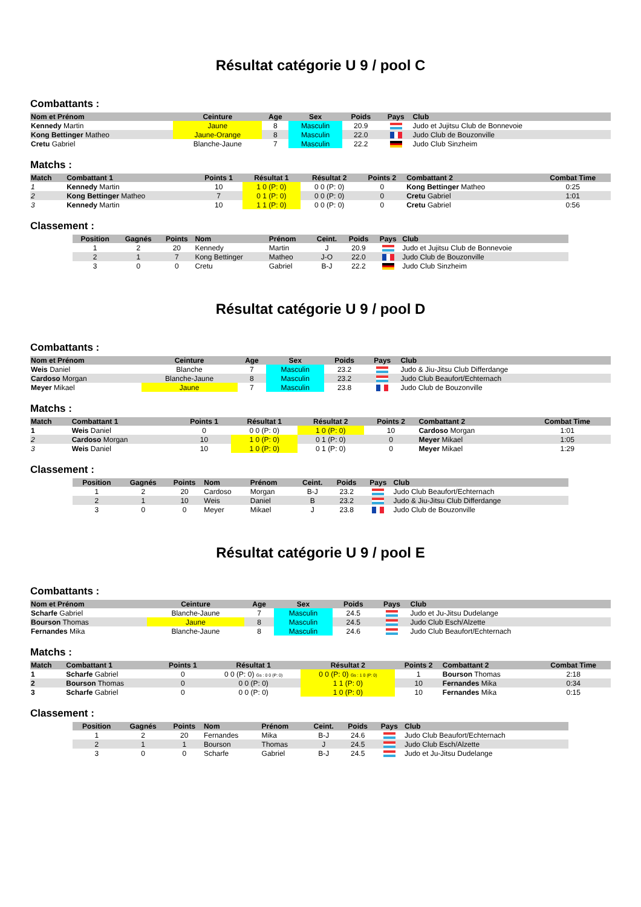Résultat catégorie U 9 / pool C
Combattants :
| Nom et Prénom | Ceinture | Age | Sex | Poids | Pays | Club |
| --- | --- | --- | --- | --- | --- | --- |
| Kennedy Martin | Jaune | 8 | Masculin | 20.9 | | Judo et Jujitsu Club de Bonnevoie |
| Kong Bettinger Matheo | Jaune-Orange | 8 | Masculin | 22.0 | | Judo Club de Bouzonville |
| Cretu Gabriel | Blanche-Jaune | 7 | Masculin | 22.2 | | Judo Club Sinzheim |
Matchs :
| Match | Combattant 1 | Points 1 | Résultat 1 | Résultat 2 | Points 2 | Combattant 2 | Combat Time |
| --- | --- | --- | --- | --- | --- | --- | --- |
| 1 | Kennedy Martin | 10 | 1 0 (P: 0) | 0 0 (P: 0) | 0 | Kong Bettinger Matheo | 0:25 |
| 2 | Kong Bettinger Matheo | 7 | 0 1 (P: 0) | 0 0 (P: 0) | 0 | Cretu Gabriel | 1:01 |
| 3 | Kennedy Martin | 10 | 1 1 (P: 0) | 0 0 (P: 0) | 0 | Cretu Gabriel | 0:56 |
Classement :
| Position | Gagnés | Points | Nom | Prénom | Ceint. | Poids | Pays | Club |
| --- | --- | --- | --- | --- | --- | --- | --- | --- |
| 1 | 2 | 20 | Kennedy | Martin | J | 20.9 | | Judo et Jujitsu Club de Bonnevoie |
| 2 | 1 | 7 | Kong Bettinger | Matheo | J-O | 22.0 | | Judo Club de Bouzonville |
| 3 | 0 | 0 | Cretu | Gabriel | B-J | 22.2 | | Judo Club Sinzheim |
Résultat catégorie U 9 / pool D
Combattants :
| Nom et Prénom | Ceinture | Age | Sex | Poids | Pays | Club |
| --- | --- | --- | --- | --- | --- | --- |
| Weis Daniel | Blanche | 7 | Masculin | 23.2 | | Judo & Jiu-Jitsu Club Differdange |
| Cardoso Morgan | Blanche-Jaune | 8 | Masculin | 23.2 | | Judo Club Beaufort/Echternach |
| Meyer Mikael | Jaune | 7 | Masculin | 23.8 | | Judo Club de Bouzonville |
Matchs :
| Match | Combattant 1 | Points 1 | Résultat 1 | Résultat 2 | Points 2 | Combattant 2 | Combat Time |
| --- | --- | --- | --- | --- | --- | --- | --- |
| 1 | Weis Daniel | 0 | 0 0 (P: 0) | 1 0 (P: 0) | 10 | Cardoso Morgan | 1:01 |
| 2 | Cardoso Morgan | 10 | 1 0 (P: 0) | 0 1 (P: 0) | 0 | Meyer Mikael | 1:05 |
| 3 | Weis Daniel | 10 | 1 0 (P: 0) | 0 1 (P: 0) | 0 | Meyer Mikael | 1:29 |
Classement :
| Position | Gagnés | Points | Nom | Prénom | Ceint. | Poids | Pays | Club |
| --- | --- | --- | --- | --- | --- | --- | --- | --- |
| 1 | 2 | 20 | Cardoso | Morgan | B-J | 23.2 | | Judo Club Beaufort/Echternach |
| 2 | 1 | 10 | Weis | Daniel | B | 23.2 | | Judo & Jiu-Jitsu Club Differdange |
| 3 | 0 | 0 | Meyer | Mikael | J | 23.8 | | Judo Club de Bouzonville |
Résultat catégorie U 9 / pool E
Combattants :
| Nom et Prénom | Ceinture | Age | Sex | Poids | Pays | Club |
| --- | --- | --- | --- | --- | --- | --- |
| Scharfe Gabriel | Blanche-Jaune | 7 | Masculin | 24.5 | | Judo et Ju-Jitsu Dudelange |
| Bourson Thomas | Jaune | 8 | Masculin | 24.5 | | Judo Club Esch/Alzette |
| Fernandes Mika | Blanche-Jaune | 8 | Masculin | 24.6 | | Judo Club Beaufort/Echternach |
Matchs :
| Match | Combattant 1 | Points 1 | Résultat 1 | Résultat 2 | Points 2 | Combattant 2 | Combat Time |
| --- | --- | --- | --- | --- | --- | --- | --- |
| 1 | Scharfe Gabriel | 0 | 0 0 (P: 0) Gs : 0 0 (P: 0) | 0 0 (P: 0) Gs : 1 0 (P: 0) | 1 | Bourson Thomas | 2:18 |
| 2 | Bourson Thomas | 0 | 0 0 (P: 0) | 1 1 (P: 0) | 10 | Fernandes Mika | 0:34 |
| 3 | Scharfe Gabriel | 0 | 0 0 (P: 0) | 1 0 (P: 0) | 10 | Fernandes Mika | 0:15 |
Classement :
| Position | Gagnés | Points | Nom | Prénom | Ceint. | Poids | Pays | Club |
| --- | --- | --- | --- | --- | --- | --- | --- | --- |
| 1 | 2 | 20 | Fernandes | Mika | B-J | 24.6 | | Judo Club Beaufort/Echternach |
| 2 | 1 | 1 | Bourson | Thomas | J | 24.5 | | Judo Club Esch/Alzette |
| 3 | 0 | 0 | Scharfe | Gabriel | B-J | 24.5 | | Judo et Ju-Jitsu Dudelange |